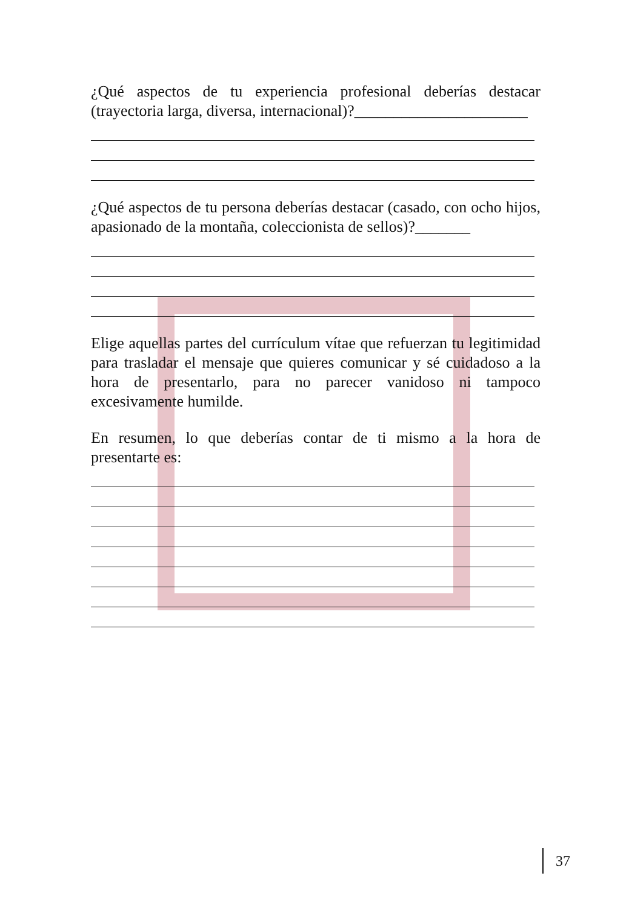¿Qué aspectos de tu experiencia profesional deberías destacar (trayectoria larga, diversa, internacional)?______________________
¿Qué aspectos de tu persona deberías destacar (casado, con ocho hijos, apasionado de la montaña, coleccionista de sellos)?_______
Elige aquellas partes del currículum vítae que refuerzan tu legitimidad para trasladar el mensaje que quieres comunicar y sé cuidadoso a la hora de presentarlo, para no parecer vanidoso ni tampoco excesivamente humilde.
En resumen, lo que deberías contar de ti mismo a la hora de presentarte es:
37